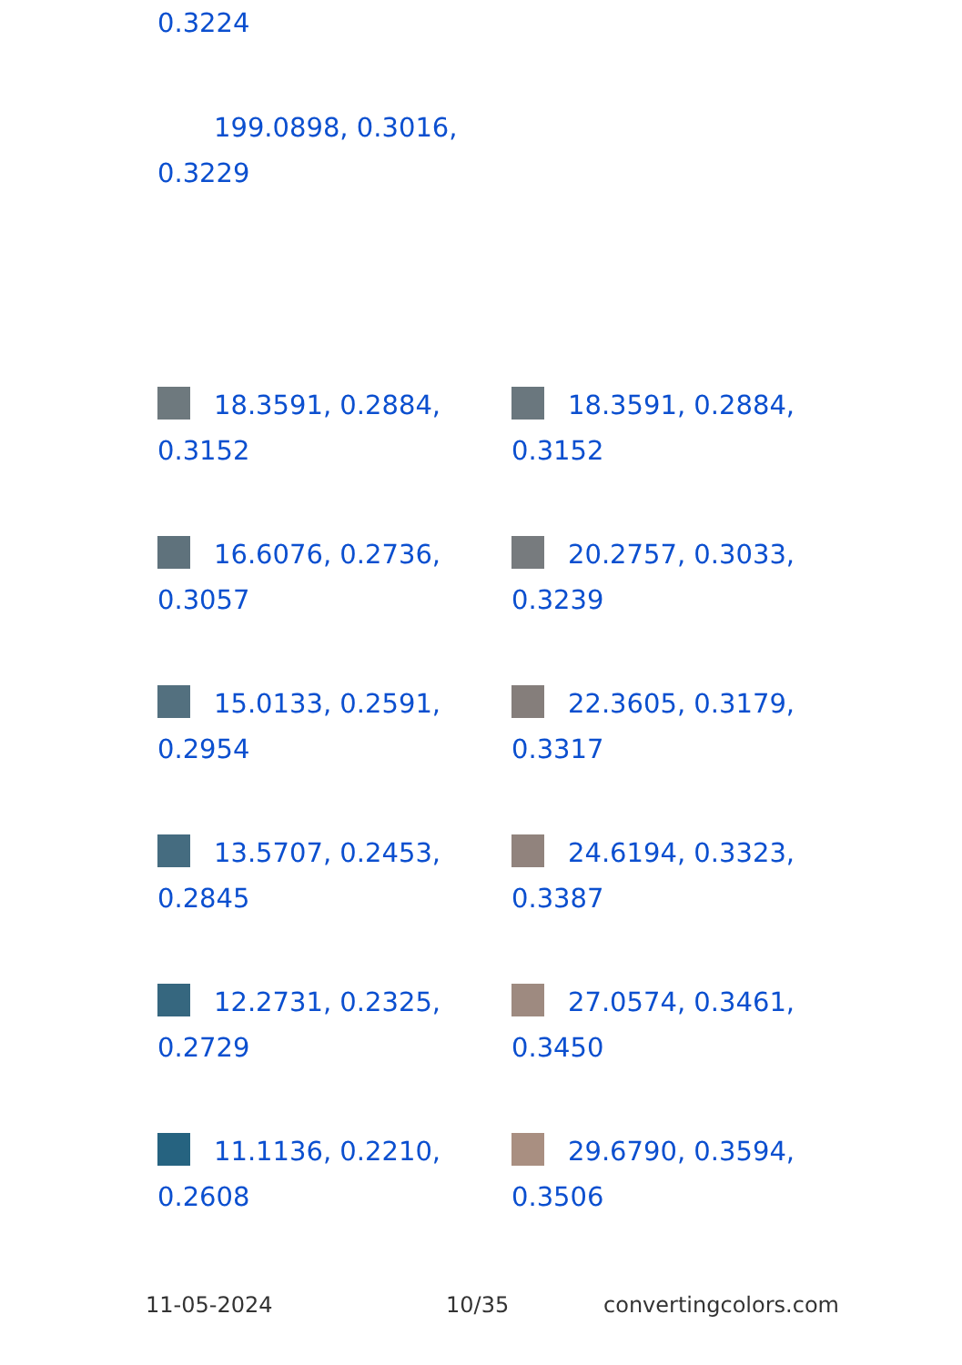0.3224
199.0898, 0.3016, 0.3229
18.3591, 0.2884, 0.3152
18.3591, 0.2884, 0.3152
16.6076, 0.2736, 0.3057
20.2757, 0.3033, 0.3239
15.0133, 0.2591, 0.2954
22.3605, 0.3179, 0.3317
13.5707, 0.2453, 0.2845
24.6194, 0.3323, 0.3387
12.2731, 0.2325, 0.2729
27.0574, 0.3461, 0.3450
11.1136, 0.2210, 0.2608
29.6790, 0.3594, 0.3506
11-05-2024 10/35 convertingcolors.com